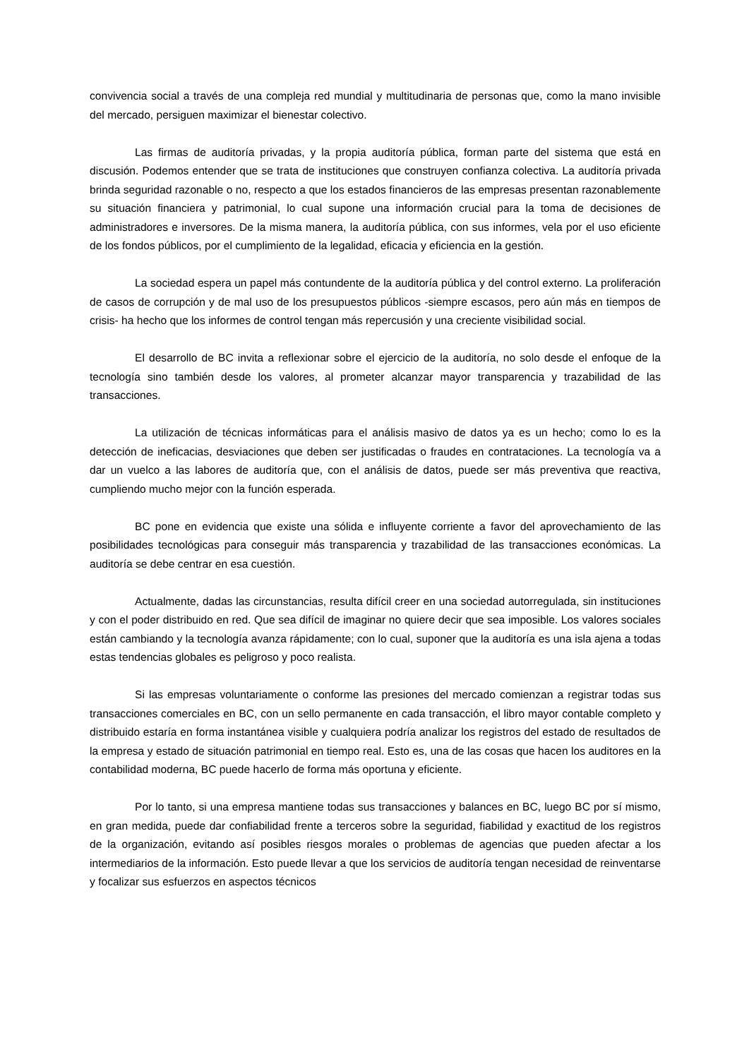convivencia social a través de una compleja red mundial y multitudinaria de personas que, como la mano invisible del mercado, persiguen maximizar el bienestar colectivo.
Las firmas de auditoría privadas, y la propia auditoría pública, forman parte del sistema que está en discusión. Podemos entender que se trata de instituciones que construyen confianza colectiva. La auditoría privada brinda seguridad razonable o no, respecto a que los estados financieros de las empresas presentan razonablemente su situación financiera y patrimonial, lo cual supone una información crucial para la toma de decisiones de administradores e inversores. De la misma manera, la auditoría pública, con sus informes, vela por el uso eficiente de los fondos públicos, por el cumplimiento de la legalidad, eficacia y eficiencia en la gestión.
La sociedad espera un papel más contundente de la auditoría pública y del control externo. La proliferación de casos de corrupción y de mal uso de los presupuestos públicos -siempre escasos, pero aún más en tiempos de crisis- ha hecho que los informes de control tengan más repercusión y una creciente visibilidad social.
El desarrollo de BC invita a reflexionar sobre el ejercicio de la auditoría, no solo desde el enfoque de la tecnología sino también desde los valores, al prometer alcanzar mayor transparencia y trazabilidad de las transacciones.
La utilización de técnicas informáticas para el análisis masivo de datos ya es un hecho; como lo es la detección de ineficacias, desviaciones que deben ser justificadas o fraudes en contrataciones. La tecnología va a dar un vuelco a las labores de auditoría que, con el análisis de datos, puede ser más preventiva que reactiva, cumpliendo mucho mejor con la función esperada.
BC pone en evidencia que existe una sólida e influyente corriente a favor del aprovechamiento de las posibilidades tecnológicas para conseguir más transparencia y trazabilidad de las transacciones económicas. La auditoría se debe centrar en esa cuestión.
Actualmente, dadas las circunstancias, resulta difícil creer en una sociedad autorregulada, sin instituciones y con el poder distribuido en red. Que sea difícil de imaginar no quiere decir que sea imposible. Los valores sociales están cambiando y la tecnología avanza rápidamente; con lo cual, suponer que la auditoría es una isla ajena a todas estas tendencias globales es peligroso y poco realista.
Si las empresas voluntariamente o conforme las presiones del mercado comienzan a registrar todas sus transacciones comerciales en BC, con un sello permanente en cada transacción, el libro mayor contable completo y distribuido estaría en forma instantánea visible y cualquiera podría analizar los registros del estado de resultados de la empresa y estado de situación patrimonial en tiempo real. Esto es, una de las cosas que hacen los auditores en la contabilidad moderna, BC puede hacerlo de forma más oportuna y eficiente.
Por lo tanto, si una empresa mantiene todas sus transacciones y balances en BC, luego BC por sí mismo, en gran medida, puede dar confiabilidad frente a terceros sobre la seguridad, fiabilidad y exactitud de los registros de la organización, evitando así posibles riesgos morales o problemas de agencias que pueden afectar a los intermediarios de la información. Esto puede llevar a que los servicios de auditoría tengan necesidad de reinventarse y focalizar sus esfuerzos en aspectos técnicos